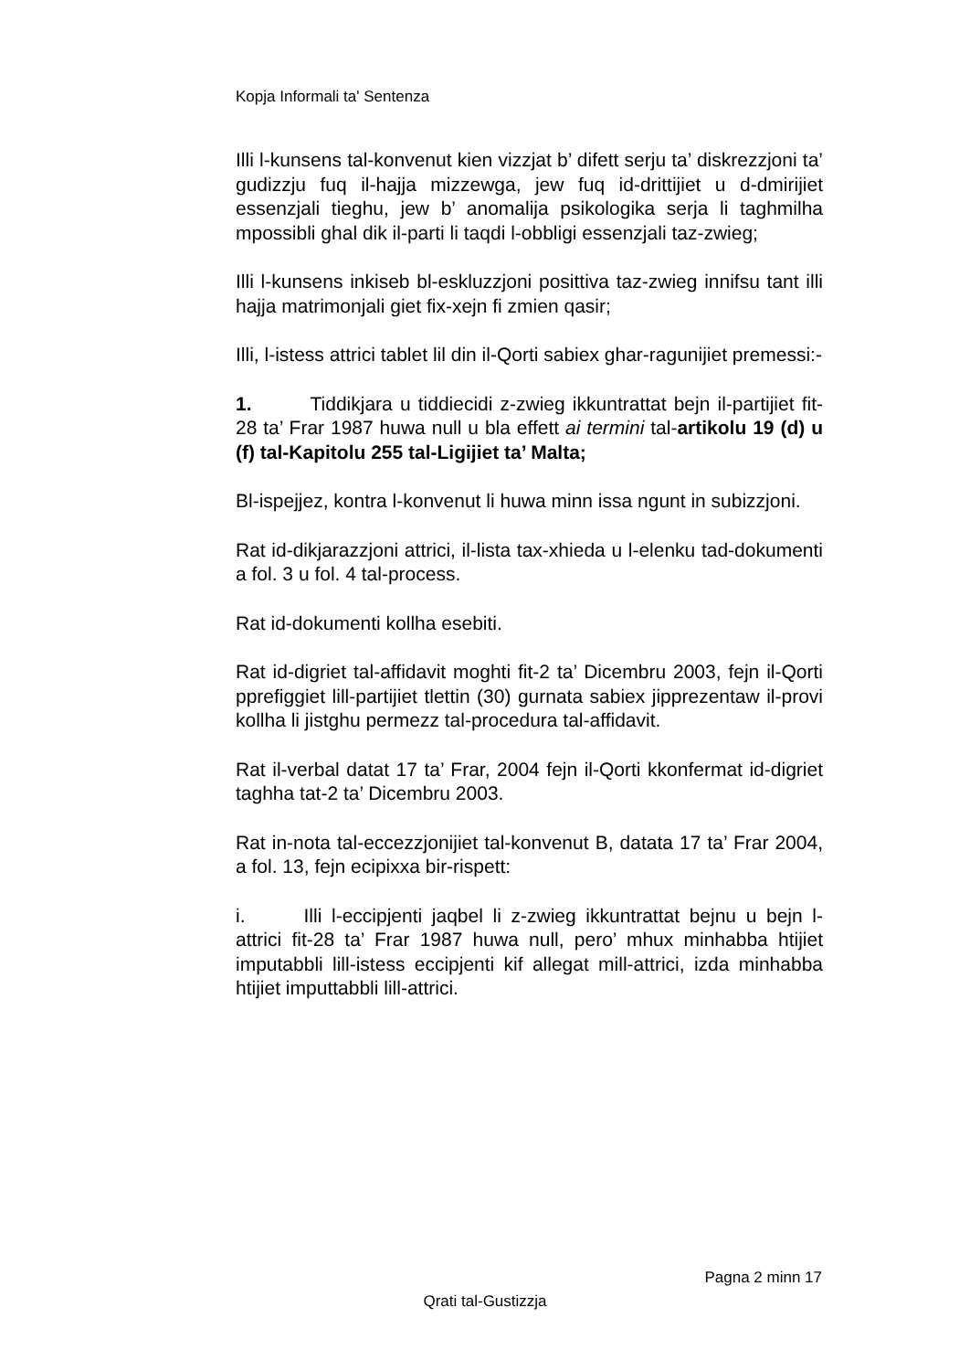Kopja Informali ta' Sentenza
Illi l-kunsens tal-konvenut kien vizzjat b’ difett serju ta’ diskrezzjoni ta’ gudizzju fuq il-hajja mizzewga, jew fuq id-drittijiet u d-dmirijiet essenzjali tieghu, jew b’ anomalija psikologika serja li taghmilha mpossibli ghal dik il-parti li taqdi l-obbligi essenzjali taz-zwieg;
Illi l-kunsens inkiseb bl-eskluzzjoni posittiva taz-zwieg innifsu tant illi hajja matrimonjali giet fix-xejn fi zmien qasir;
Illi, l-istess attrici tablet lil din il-Qorti sabiex ghar-ragunijiet premessi:-
1. Tiddikjara u tiddiecidi z-zwieg ikkuntrattat bejn il-partijiet fit-28 ta’ Frar 1987 huwa null u bla effett ai termini tal-artikolu 19 (d) u (f) tal-Kapitolu 255 tal-Ligijiet ta’ Malta;
Bl-ispejjez, kontra l-konvenut li huwa minn issa ngunt in subizzjoni.
Rat id-dikjarazzjoni attrici, il-lista tax-xhieda u l-elenku tad-dokumenti a fol. 3 u fol. 4 tal-process.
Rat id-dokumenti kollha esebiti.
Rat id-digriet tal-affidavit moghti fit-2 ta’ Dicembru 2003, fejn il-Qorti pprefiggiet lill-partijiet tlettin (30) gurnata sabiex jipprezentaw il-provi kollha li jistghu permezz tal-procedura tal-affidavit.
Rat il-verbal datat 17 ta’ Frar, 2004 fejn il-Qorti kkonfermat id-digriet taghha tat-2 ta’ Dicembru 2003.
Rat in-nota tal-eccezzjonijiet tal-konvenut B, datata 17 ta’ Frar 2004, a fol. 13, fejn ecipixxa bir-rispett:
i. Illi l-eccipjenti jaqbel li z-zwieg ikkuntrattat bejnu u bejn l-attrici fit-28 ta’ Frar 1987 huwa null, pero’ mhux minhabba htijiet imputabbli lill-istess eccipjenti kif allegat mill-attrici, izda minhabba htijiet imputtabbli lill-attrici.
Pagna 2 minn 17
Qrati tal-Gustizzja